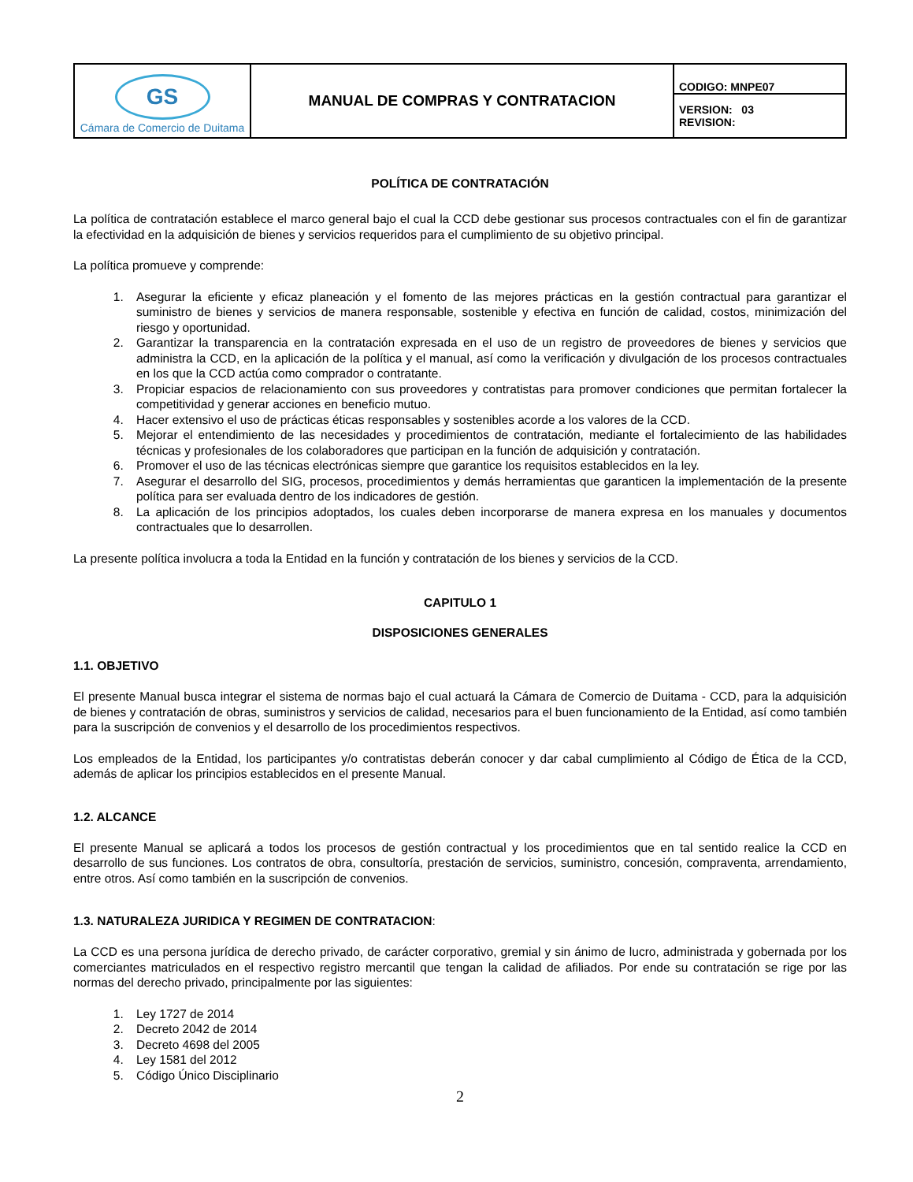| GS Cámara de Comercio de Duitama | MANUAL DE COMPRAS Y CONTRATACION | CODIGO: MNPE07 |
| | | VERSION: 03 REVISION: |
POLÍTICA DE CONTRATACIÓN
La política de contratación establece el marco general bajo el cual la CCD debe gestionar sus procesos contractuales con el fin de garantizar la efectividad en la adquisición de bienes y servicios requeridos para el cumplimiento de su objetivo principal.
La política promueve y comprende:
1. Asegurar la eficiente y eficaz planeación y el fomento de las mejores prácticas en la gestión contractual para garantizar el suministro de bienes y servicios de manera responsable, sostenible y efectiva en función de calidad, costos, minimización del riesgo y oportunidad.
2. Garantizar la transparencia en la contratación expresada en el uso de un registro de proveedores de bienes y servicios que administra la CCD, en la aplicación de la política y el manual, así como la verificación y divulgación de los procesos contractuales en los que la CCD actúa como comprador o contratante.
3. Propiciar espacios de relacionamiento con sus proveedores y contratistas para promover condiciones que permitan fortalecer la competitividad y generar acciones en beneficio mutuo.
4. Hacer extensivo el uso de prácticas éticas responsables y sostenibles acorde a los valores de la CCD.
5. Mejorar el entendimiento de las necesidades y procedimientos de contratación, mediante el fortalecimiento de las habilidades técnicas y profesionales de los colaboradores que participan en la función de adquisición y contratación.
6. Promover el uso de las técnicas electrónicas siempre que garantice los requisitos establecidos en la ley.
7. Asegurar el desarrollo del SIG, procesos, procedimientos y demás herramientas que garanticen la implementación de la presente política para ser evaluada dentro de los indicadores de gestión.
8. La aplicación de los principios adoptados, los cuales deben incorporarse de manera expresa en los manuales y documentos contractuales que lo desarrollen.
La presente política involucra a toda la Entidad en la función y contratación de los bienes y servicios de la CCD.
CAPITULO 1
DISPOSICIONES GENERALES
1.1. OBJETIVO
El presente Manual busca integrar el sistema de normas bajo el cual actuará la Cámara de Comercio de Duitama - CCD, para la adquisición de bienes y contratación de obras, suministros y servicios de calidad, necesarios para el buen funcionamiento de la Entidad, así como también para la suscripción de convenios y el desarrollo de los procedimientos respectivos.
Los empleados de la Entidad, los participantes y/o contratistas deberán conocer y dar cabal cumplimiento al Código de Ética de la CCD, además de aplicar los principios establecidos en el presente Manual.
1.2. ALCANCE
El presente Manual se aplicará a todos los procesos de gestión contractual y los procedimientos que en tal sentido realice la CCD en desarrollo de sus funciones. Los contratos de obra, consultoría, prestación de servicios, suministro, concesión, compraventa, arrendamiento, entre otros. Así como también en la suscripción de convenios.
1.3. NATURALEZA JURIDICA Y REGIMEN DE CONTRATACION:
La CCD es una persona jurídica de derecho privado, de carácter corporativo, gremial y sin ánimo de lucro, administrada y gobernada por los comerciantes matriculados en el respectivo registro mercantil que tengan la calidad de afiliados. Por ende su contratación se rige por las normas del derecho privado, principalmente por las siguientes:
1. Ley 1727 de 2014
2. Decreto 2042 de 2014
3. Decreto 4698 del 2005
4. Ley 1581 del 2012
5. Código Único Disciplinario
2